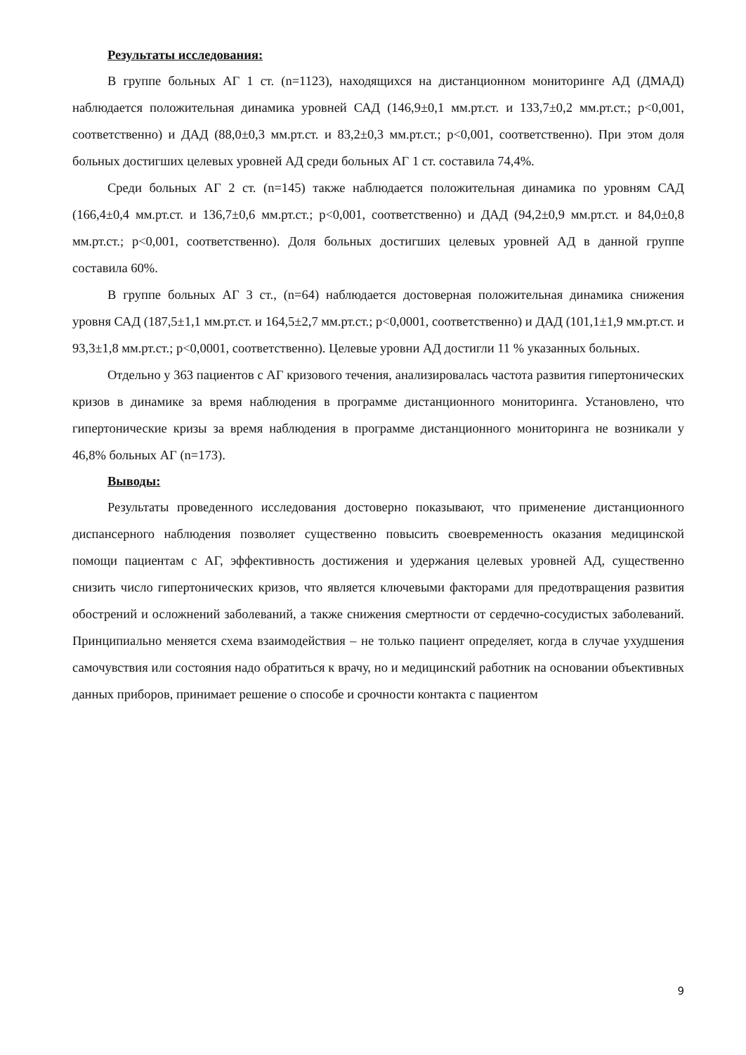Результаты исследования:
В группе больных АГ 1 ст. (n=1123), находящихся на дистанционном мониторинге АД (ДМАД) наблюдается положительная динамика уровней САД (146,9±0,1 мм.рт.ст. и 133,7±0,2 мм.рт.ст.; p<0,001, соответственно) и ДАД (88,0±0,3 мм.рт.ст. и 83,2±0,3 мм.рт.ст.; p<0,001, соответственно). При этом доля больных достигших целевых уровней АД среди больных АГ 1 ст. составила 74,4%.
Среди больных АГ 2 ст. (n=145) также наблюдается положительная динамика по уровням САД (166,4±0,4 мм.рт.ст. и 136,7±0,6 мм.рт.ст.; p<0,001, соответственно) и ДАД (94,2±0,9 мм.рт.ст. и 84,0±0,8 мм.рт.ст.; p<0,001, соответственно). Доля больных достигших целевых уровней АД в данной группе составила 60%.
В группе больных АГ 3 ст., (n=64) наблюдается достоверная положительная динамика снижения уровня САД (187,5±1,1 мм.рт.ст. и 164,5±2,7 мм.рт.ст.; p<0,0001, соответственно) и ДАД (101,1±1,9 мм.рт.ст. и 93,3±1,8 мм.рт.ст.; p<0,0001, соответственно). Целевые уровни АД достигли 11 % указанных больных.
Отдельно у 363 пациентов с АГ кризового течения, анализировалась частота развития гипертонических кризов в динамике за время наблюдения в программе дистанционного мониторинга. Установлено, что гипертонические кризы за время наблюдения в программе дистанционного мониторинга не возникали у 46,8% больных АГ (n=173).
Выводы:
Результаты проведенного исследования достоверно показывают, что применение дистанционного диспансерного наблюдения позволяет существенно повысить своевременность оказания медицинской помощи пациентам с АГ, эффективность достижения и удержания целевых уровней АД, существенно снизить число гипертонических кризов, что является ключевыми факторами для предотвращения развития обострений и осложнений заболеваний, а также снижения смертности от сердечно-сосудистых заболеваний. Принципиально меняется схема взаимодействия – не только пациент определяет, когда в случае ухудшения самочувствия или состояния надо обратиться к врачу, но и медицинский работник на основании объективных данных приборов, принимает решение о способе и срочности контакта с пациентом
9